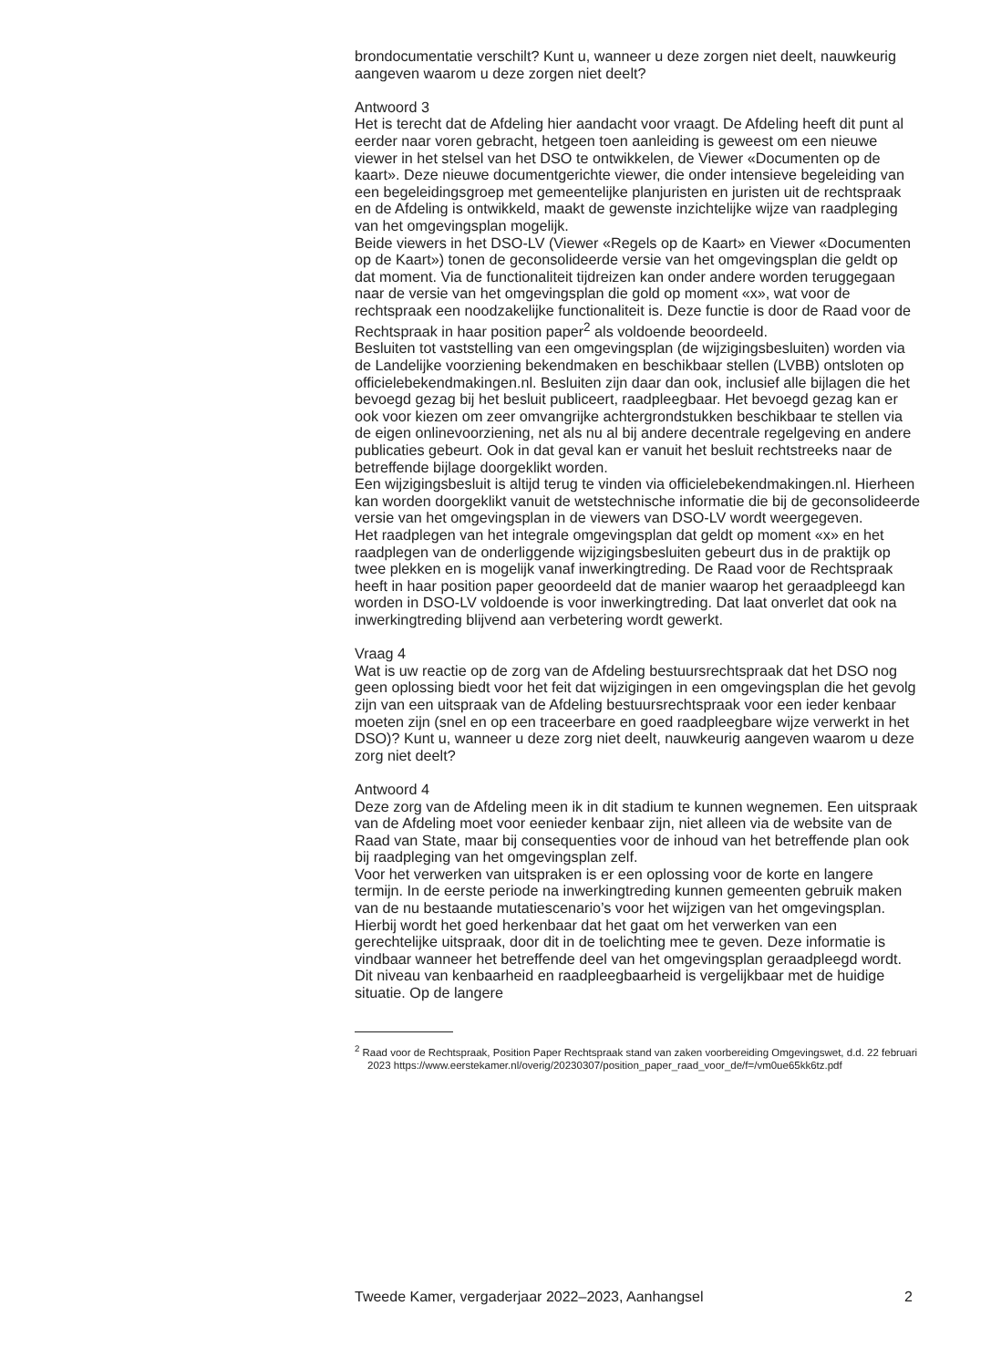brondocumentatie verschilt? Kunt u, wanneer u deze zorgen niet deelt, nauwkeurig aangeven waarom u deze zorgen niet deelt?
Antwoord 3
Het is terecht dat de Afdeling hier aandacht voor vraagt. De Afdeling heeft dit punt al eerder naar voren gebracht, hetgeen toen aanleiding is geweest om een nieuwe viewer in het stelsel van het DSO te ontwikkelen, de Viewer «Documenten op de kaart». Deze nieuwe documentgerichte viewer, die onder intensieve begeleiding van een begeleidingsgroep met gemeentelijke planjuristen en juristen uit de rechtspraak en de Afdeling is ontwikkeld, maakt de gewenste inzichtelijke wijze van raadpleging van het omgevingsplan mogelijk.
Beide viewers in het DSO-LV (Viewer «Regels op de Kaart» en Viewer «Documenten op de Kaart») tonen de geconsolideerde versie van het omgevingsplan die geldt op dat moment. Via de functionaliteit tijdreizen kan onder andere worden teruggegaan naar de versie van het omgevingsplan die gold op moment «x», wat voor de rechtspraak een noodzakelijke functionaliteit is. Deze functie is door de Raad voor de Rechtspraak in haar position paper<sup>2</sup> als voldoende beoordeeld.
Besluiten tot vaststelling van een omgevingsplan (de wijzigingsbesluiten) worden via de Landelijke voorziening bekendmaken en beschikbaar stellen (LVBB) ontsloten op officielebekendmakingen.nl. Besluiten zijn daar dan ook, inclusief alle bijlagen die het bevoegd gezag bij het besluit publiceert, raadpleegbaar. Het bevoegd gezag kan er ook voor kiezen om zeer omvangrijke achtergrondstukken beschikbaar te stellen via de eigen onlinevoorziening, net als nu al bij andere decentrale regelgeving en andere publicaties gebeurt. Ook in dat geval kan er vanuit het besluit rechtstreeks naar de betreffende bijlage doorgeklikt worden.
Een wijzigingsbesluit is altijd terug te vinden via officielebekendmakingen.nl. Hierheen kan worden doorgeklikt vanuit de wetstechnische informatie die bij de geconsolideerde versie van het omgevingsplan in de viewers van DSO-LV wordt weergegeven.
Het raadplegen van het integrale omgevingsplan dat geldt op moment «x» en het raadplegen van de onderliggende wijzigingsbesluiten gebeurt dus in de praktijk op twee plekken en is mogelijk vanaf inwerkingtreding. De Raad voor de Rechtspraak heeft in haar position paper geoordeeld dat de manier waarop het geraadpleegd kan worden in DSO-LV voldoende is voor inwerkingtreding. Dat laat onverlet dat ook na inwerkingtreding blijvend aan verbetering wordt gewerkt.
Vraag 4
Wat is uw reactie op de zorg van de Afdeling bestuursrechtspraak dat het DSO nog geen oplossing biedt voor het feit dat wijzigingen in een omgevingsplan die het gevolg zijn van een uitspraak van de Afdeling bestuursrechtspraak voor een ieder kenbaar moeten zijn (snel en op een traceerbare en goed raadpleegbare wijze verwerkt in het DSO)? Kunt u, wanneer u deze zorg niet deelt, nauwkeurig aangeven waarom u deze zorg niet deelt?
Antwoord 4
Deze zorg van de Afdeling meen ik in dit stadium te kunnen wegnemen. Een uitspraak van de Afdeling moet voor eenieder kenbaar zijn, niet alleen via de website van de Raad van State, maar bij consequenties voor de inhoud van het betreffende plan ook bij raadpleging van het omgevingsplan zelf.
Voor het verwerken van uitspraken is er een oplossing voor de korte en langere termijn. In de eerste periode na inwerkingtreding kunnen gemeenten gebruik maken van de nu bestaande mutatiescenario’s voor het wijzigen van het omgevingsplan. Hierbij wordt het goed herkenbaar dat het gaat om het verwerken van een gerechtelijke uitspraak, door dit in de toelichting mee te geven. Deze informatie is vindbaar wanneer het betreffende deel van het omgevingsplan geraadpleegd wordt. Dit niveau van kenbaarheid en raadpleegbaarheid is vergelijkbaar met de huidige situatie. Op de langere
<sup>2</sup> Raad voor de Rechtspraak, Position Paper Rechtspraak stand van zaken voorbereiding Omgevingswet, d.d. 22 februari 2023 https://www.eerstekamer.nl/overig/20230307/position_paper_raad_voor_de/f=/vm0ue65kk6tz.pdf
Tweede Kamer, vergaderjaar 2022–2023, Aanhangsel 2